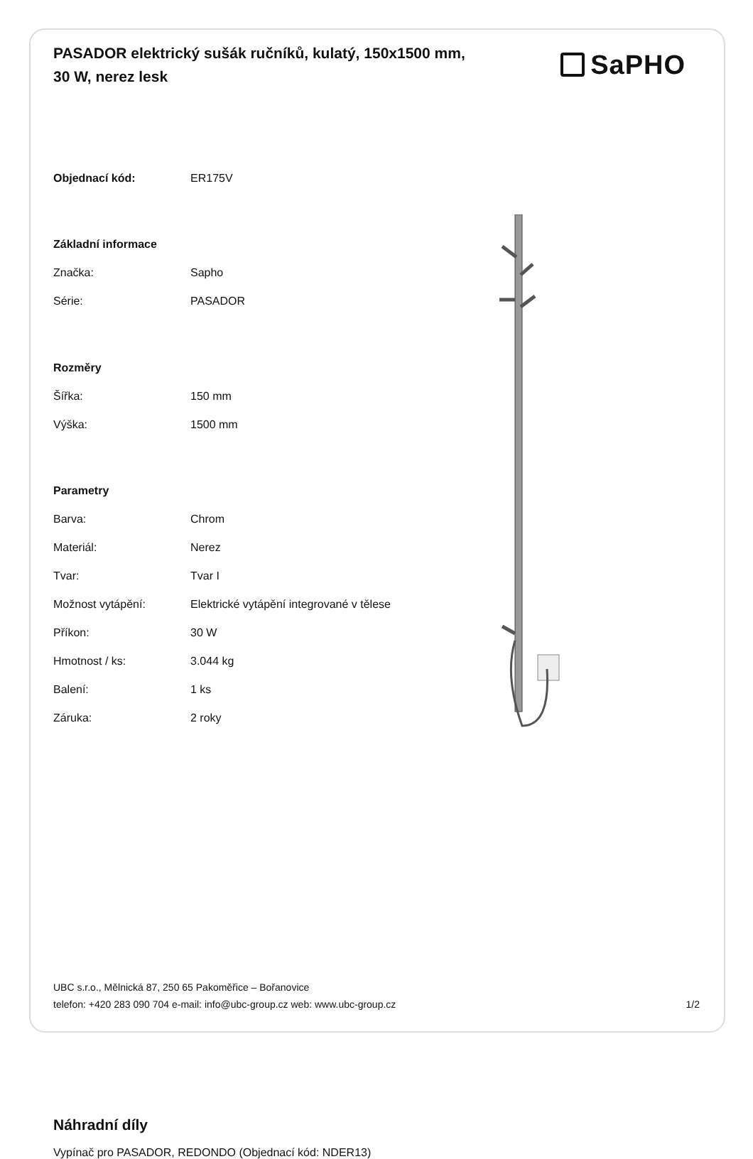PASADOR elektrický sušák ručníků, kulatý, 150x1500 mm, 30 W, nerez lesk
SaPHO
| Objednací kód: | ER175V |
| Základní informace | |
| Značka: | Sapho |
| Série: | PASADOR |
| Rozměry | |
| Šířka: | 150 mm |
| Výška: | 1500 mm |
| Parametry | |
| Barva: | Chrom |
| Materiál: | Nerez |
| Tvar: | Tvar I |
| Možnost vytápění: | Elektrické vytápění integrované v tělese |
| Příkon: | 30 W |
| Hmotnost / ks: | 3.044 kg |
| Balení: | 1 ks |
| Záruka: | 2 roky |
Náhradní díly
Vypínač pro PASADOR, REDONDO (Objednací kód: NDER13)
UBC s.r.o., Mělnická 87, 250 65 Pakoměřice – Bořanovice
telefon: +420 283 090 704 e-mail: info@ubc-group.cz web: www.ubc-group.cz 1/2